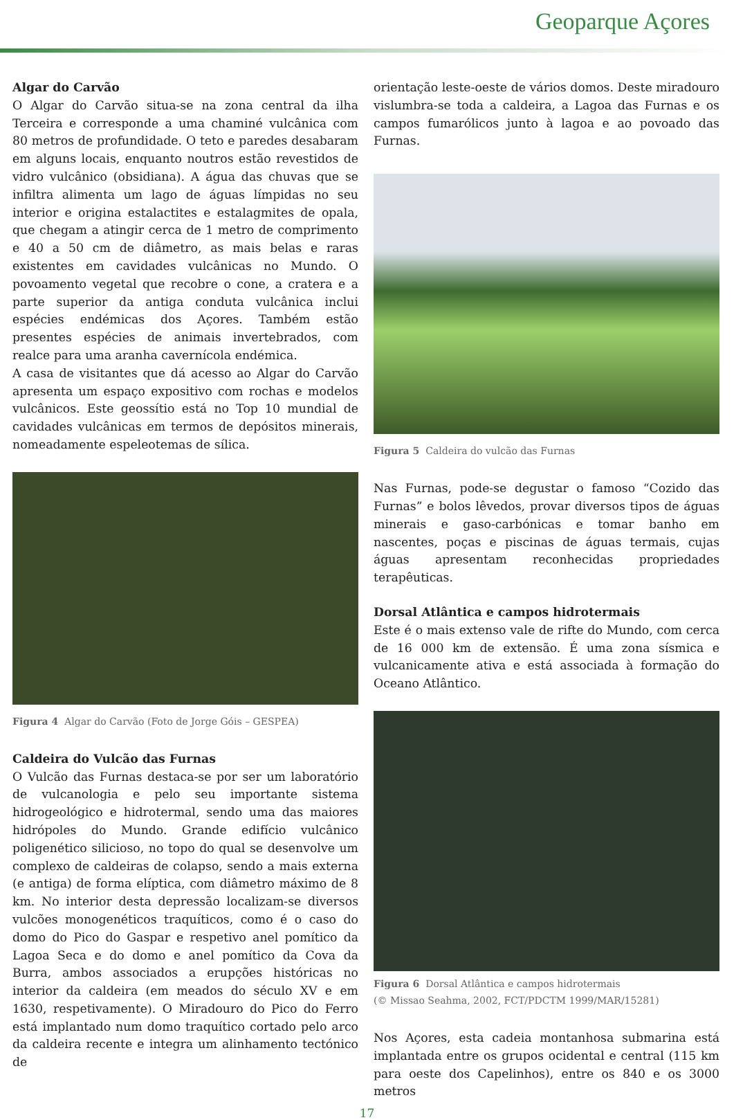Geoparque Açores
Algar do Carvão
O Algar do Carvão situa-se na zona central da ilha Terceira e corresponde a uma chaminé vulcânica com 80 metros de profundidade. O teto e paredes desabaram em alguns locais, enquanto noutros estão revestidos de vidro vulcânico (obsidiana). A água das chuvas que se infiltra alimenta um lago de águas límpidas no seu interior e origina estalactites e estalagmites de opala, que chegam a atingir cerca de 1 metro de comprimento e 40 a 50 cm de diâmetro, as mais belas e raras existentes em cavidades vulcânicas no Mundo. O povoamento vegetal que recobre o cone, a cratera e a parte superior da antiga conduta vulcânica inclui espécies endémicas dos Açores. Também estão presentes espécies de animais invertebrados, com realce para uma aranha cavernícola endémica.
A casa de visitantes que dá acesso ao Algar do Carvão apresenta um espaço expositivo com rochas e modelos vulcânicos. Este geossítio está no Top 10 mundial de cavidades vulcânicas em termos de depósitos minerais, nomeadamente espeleotemas de sílica.
Figura 4 Algar do Carvão (Foto de Jorge Góis – GESPEA)
Caldeira do Vulcão das Furnas
O Vulcão das Furnas destaca-se por ser um laboratório de vulcanologia e pelo seu importante sistema hidrogeológico e hidrotermal, sendo uma das maiores hidrópoles do Mundo. Grande edifício vulcânico poligenético silicioso, no topo do qual se desenvolve um complexo de caldeiras de colapso, sendo a mais externa (e antiga) de forma elíptica, com diâmetro máximo de 8 km. No interior desta depressão localizam-se diversos vulcões monogenéticos traquíticos, como é o caso do domo do Pico do Gaspar e respetivo anel pomítico da Lagoa Seca e do domo e anel pomítico da Cova da Burra, ambos associados a erupções históricas no interior da caldeira (em meados do século XV e em 1630, respetivamente). O Miradouro do Pico do Ferro está implantado num domo traquítico cortado pelo arco da caldeira recente e integra um alinhamento tectónico de
orientação leste-oeste de vários domos. Deste miradouro vislumbra-se toda a caldeira, a Lagoa das Furnas e os campos fumarólicos junto à lagoa e ao povoado das Furnas.
Figura 5 Caldeira do vulcão das Furnas
Nas Furnas, pode-se degustar o famoso “Cozido das Furnas” e bolos lêvedos, provar diversos tipos de águas minerais e gaso-carbónicas e tomar banho em nascentes, poças e piscinas de águas termais, cujas águas apresentam reconhecidas propriedades terapêuticas.
Dorsal Atlântica e campos hidrotermais
Este é o mais extenso vale de rifte do Mundo, com cerca de 16 000 km de extensão. É uma zona sísmica e vulcanicamente ativa e está associada à formação do Oceano Atlântico.
Figura 6 Dorsal Atlântica e campos hidrotermais
(© Missao Seahma, 2002, FCT/PDCTM 1999/MAR/15281)
Nos Açores, esta cadeia montanhosa submarina está implantada entre os grupos ocidental e central (115 km para oeste dos Capelinhos), entre os 840 e os 3000 metros
17